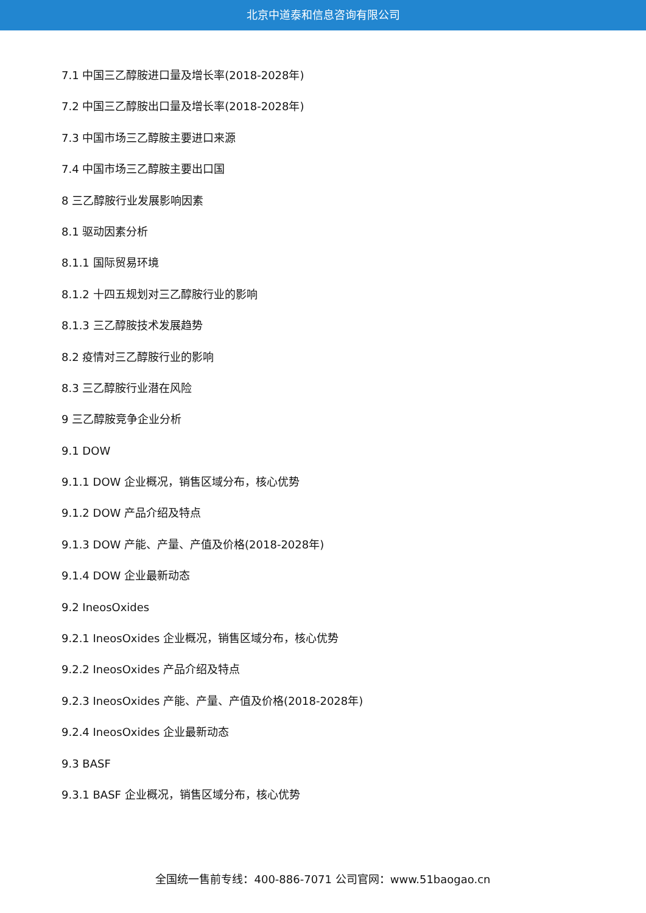北京中道泰和信息咨询有限公司
7.1 中国三乙醇胺进口量及增长率(2018-2028年)
7.2 中国三乙醇胺出口量及增长率(2018-2028年)
7.3 中国市场三乙醇胺主要进口来源
7.4 中国市场三乙醇胺主要出口国
8 三乙醇胺行业发展影响因素
8.1 驱动因素分析
8.1.1 国际贸易环境
8.1.2 十四五规划对三乙醇胺行业的影响
8.1.3 三乙醇胺技术发展趋势
8.2 疫情对三乙醇胺行业的影响
8.3 三乙醇胺行业潜在风险
9 三乙醇胺竞争企业分析
9.1 DOW
9.1.1 DOW 企业概况，销售区域分布，核心优势
9.1.2 DOW 产品介绍及特点
9.1.3 DOW 产能、产量、产值及价格(2018-2028年)
9.1.4 DOW 企业最新动态
9.2 IneosOxides
9.2.1 IneosOxides 企业概况，销售区域分布，核心优势
9.2.2 IneosOxides 产品介绍及特点
9.2.3 IneosOxides 产能、产量、产值及价格(2018-2028年)
9.2.4 IneosOxides 企业最新动态
9.3 BASF
9.3.1 BASF 企业概况，销售区域分布，核心优势
全国统一售前专线：400-886-7071 公司官网：www.51baogao.cn